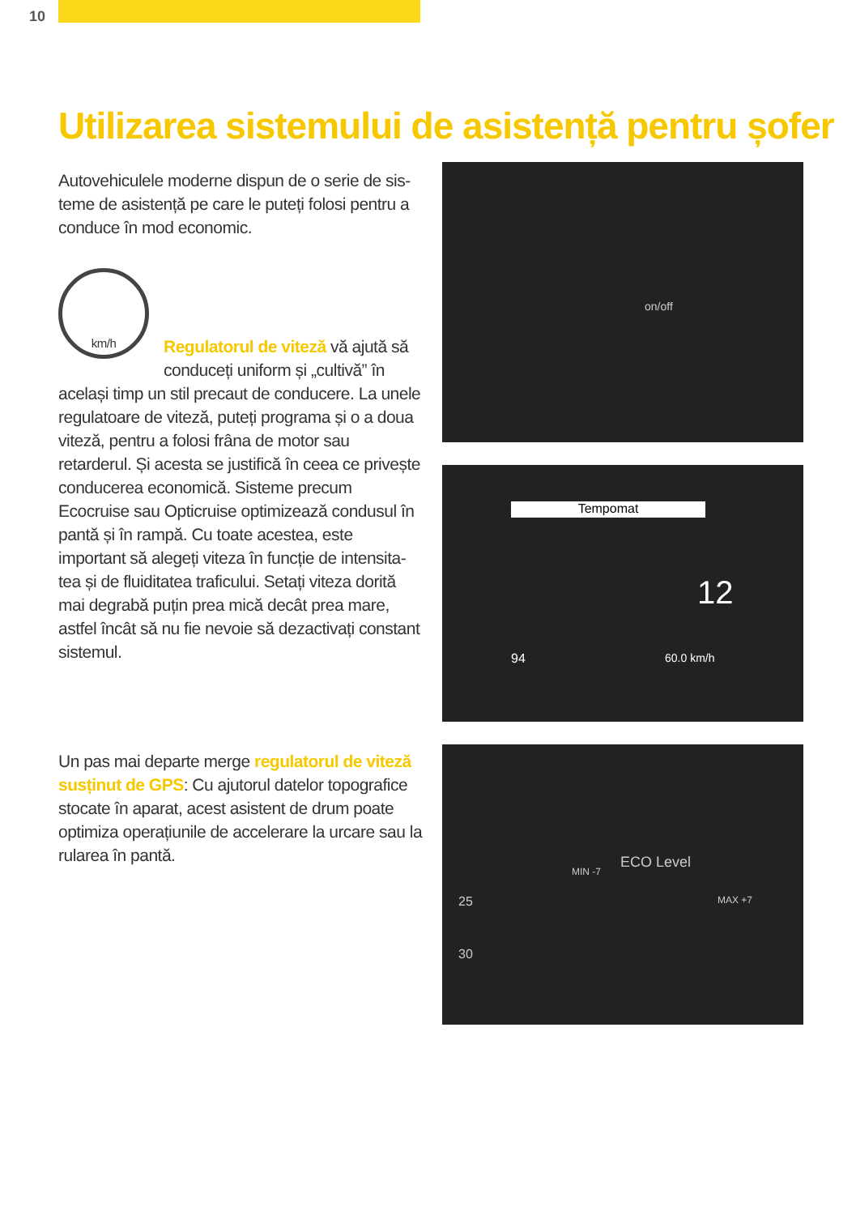10
Utilizarea sistemului de asistență pentru șofer
Autovehiculele moderne dispun de o serie de sis­teme de asistență pe care le puteți folosi pentru a conduce în mod economic.
km/h
Regulatorul de viteză vă ajută să conduceți uniform și „cultivă” în același timp un stil precaut de conducere. La unele regulatoare de viteză, puteți programa și o a doua viteză, pentru a folosi frâna de motor sau retarderul. Și acesta se justifică în ceea ce privește conducerea economică. Sisteme precum Ecocruise sau Opticruise optimizează condusul în pantă și în rampă. Cu toate acestea, este important să alegeți viteza în funcție de intensita­tea și de fluiditatea traficului. Setați viteza dorită mai degrabă puțin prea mică decât prea mare, astfel încât să nu fie nevoie să dezactivați constant sistemul.
Un pas mai departe merge regulatorul de viteză susținut de GPS: Cu ajutorul datelor topografice stocate în aparat, acest asistent de drum poate optimiza operațiunile de accelerare la urcare sau la rularea în pantă.
on/off
Tempomat
12
94 60.0 km/h
ECO Level
MIN -7
MAX +7 25
30